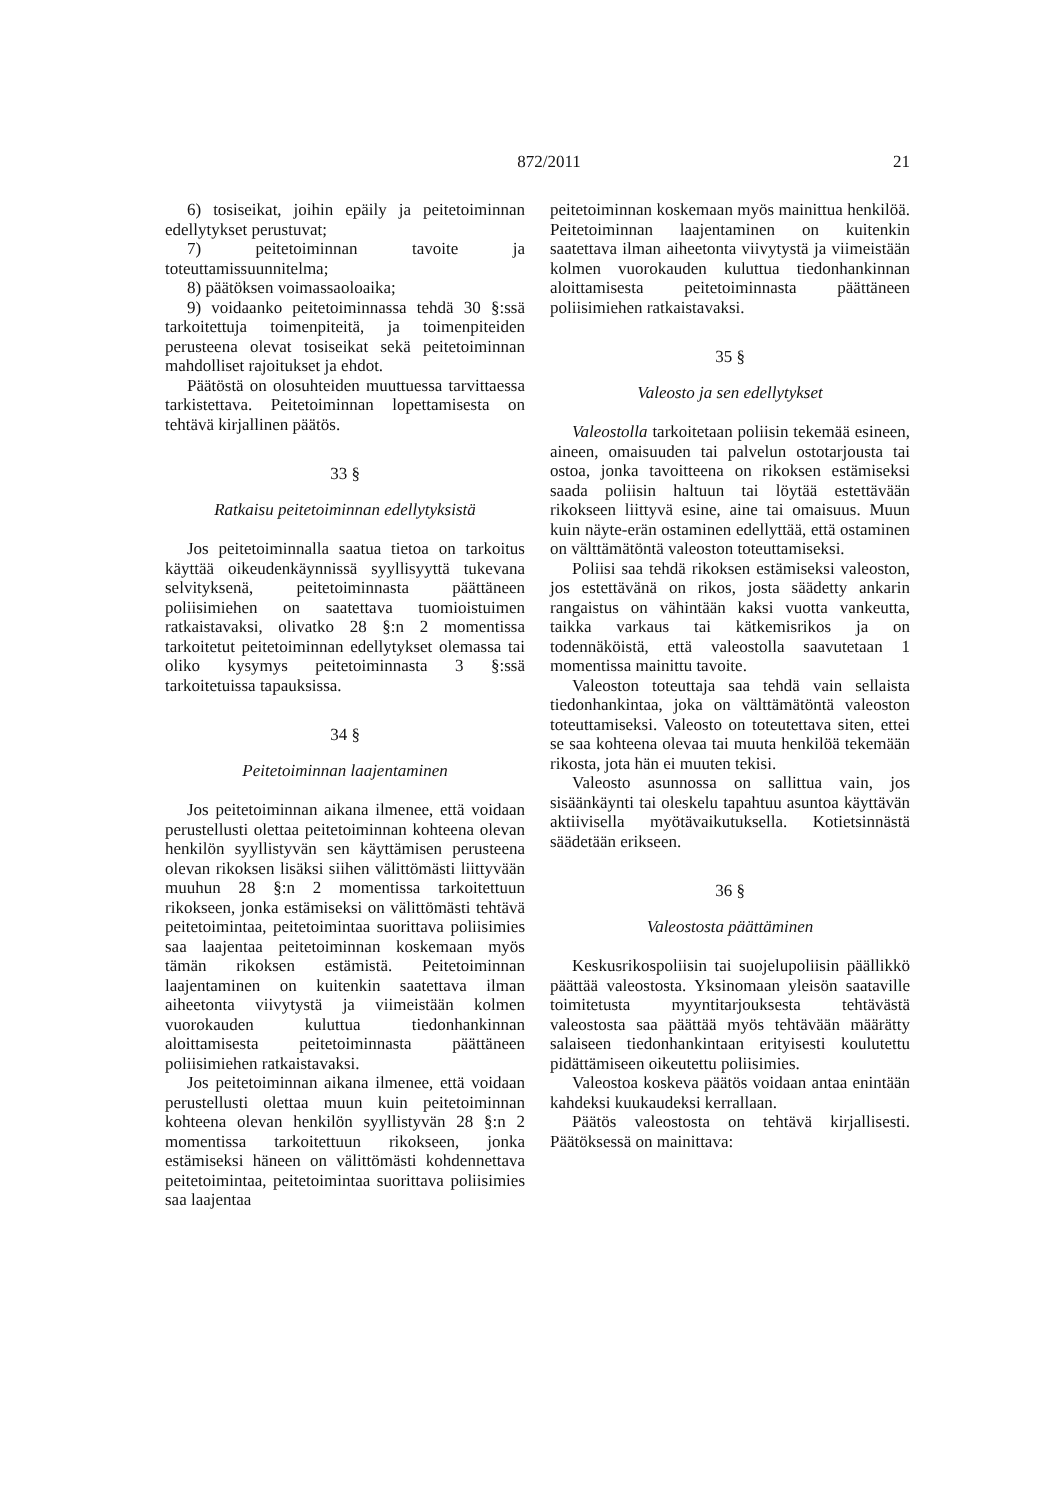872/2011 21
6) tosiseikat, joihin epäily ja peitetoiminnan edellytykset perustuvat;
7) peitetoiminnan tavoite ja toteuttamissuunnitelma;
8) päätöksen voimassaoloaika;
9) voidaanko peitetoiminnassa tehdä 30 §:ssä tarkoitettuja toimenpiteitä, ja toimenpiteiden perusteena olevat tosiseikat sekä peitetoiminnan mahdolliset rajoitukset ja ehdot.
Päätöstä on olosuhteiden muuttuessa tarvittaessa tarkistettava. Peitetoiminnan lopettamisesta on tehtävä kirjallinen päätös.
33 §
Ratkaisu peitetoiminnan edellytyksistä
Jos peitetoiminnalla saatua tietoa on tarkoitus käyttää oikeudenkäynnissä syyllisyyttä tukevana selvityksenä, peitetoiminnasta päättäneen poliisimiehen on saatettava tuomioistuimen ratkaistavaksi, olivatko 28 §:n 2 momentissa tarkoitetut peitetoiminnan edellytykset olemassa tai oliko kysymys peitetoiminnasta 3 §:ssä tarkoitetuissa tapauksissa.
34 §
Peitetoiminnan laajentaminen
Jos peitetoiminnan aikana ilmenee, että voidaan perustellusti olettaa peitetoiminnan kohteena olevan henkilön syyllistyvän sen käyttämisen perusteena olevan rikoksen lisäksi siihen välittömästi liittyvään muuhun 28 §:n 2 momentissa tarkoitettuun rikokseen, jonka estämiseksi on välittömästi tehtävä peitetoimintaa, peitetoimintaa suorittava poliisimies saa laajentaa peitetoiminnan koskemaan myös tämän rikoksen estämistä. Peitetoiminnan laajentaminen on kuitenkin saatettava ilman aiheetonta viivytystä ja viimeistään kolmen vuorokauden kuluttua tiedonhankinnan aloittamisesta peitetoiminnasta päättäneen poliisimiehen ratkaistavaksi.
Jos peitetoiminnan aikana ilmenee, että voidaan perustellusti olettaa muun kuin peitetoiminnan kohteena olevan henkilön syyllistyvän 28 §:n 2 momentissa tarkoitettuun rikokseen, jonka estämiseksi häneen on välittömästi kohdennettava peitetoimintaa, peitetoimintaa suorittava poliisimies saa laajentaa
peitetoiminnan koskemaan myös mainittua henkilöä. Peitetoiminnan laajentaminen on kuitenkin saatettava ilman aiheetonta viivytystä ja viimeistään kolmen vuorokauden kuluttua tiedonhankinnan aloittamisesta peitetoiminnasta päättäneen poliisimiehen ratkaistavaksi.
35 §
Valeosto ja sen edellytykset
Valeostolla tarkoitetaan poliisin tekemää esineen, aineen, omaisuuden tai palvelun ostotarjousta tai ostoa, jonka tavoitteena on rikoksen estämiseksi saada poliisin haltuun tai löytää estettävään rikokseen liittyvä esine, aine tai omaisuus. Muun kuin näyte-erän ostaminen edellyttää, että ostaminen on välttämätöntä valeoston toteuttamiseksi.
Poliisi saa tehdä rikoksen estämiseksi valeoston, jos estettävänä on rikos, josta säädetty ankarin rangaistus on vähintään kaksi vuotta vankeutta, taikka varkaus tai kätkemisrikos ja on todennäköistä, että valeostolla saavutetaan 1 momentissa mainittu tavoite.
Valeoston toteuttaja saa tehdä vain sellaista tiedonhankintaa, joka on välttämätöntä valeoston toteuttamiseksi. Valeosto on toteutettava siten, ettei se saa kohteena olevaa tai muuta henkilöä tekemään rikosta, jota hän ei muuten tekisi.
Valeosto asunnossa on sallittua vain, jos sisäänkäynti tai oleskelu tapahtuu asuntoa käyttävän aktiivisella myötävaikutuksella. Kotietsinnästä säädetään erikseen.
36 §
Valeostosta päättäminen
Keskusrikospoliisin tai suojelupoliisin päällikkö päättää valeostosta. Yksinomaan yleisön saataville toimitetusta myyntitarjouksesta tehtävästä valeostosta saa päättää myös tehtävään määrätty salaiseen tiedonhankintaan erityisesti koulutettu pidättämiseen oikeutettu poliisimies.
Valeostoa koskeva päätös voidaan antaa enintään kahdeksi kuukaudeksi kerrallaan.
Päätös valeostosta on tehtävä kirjallisesti. Päätöksessä on mainittava: